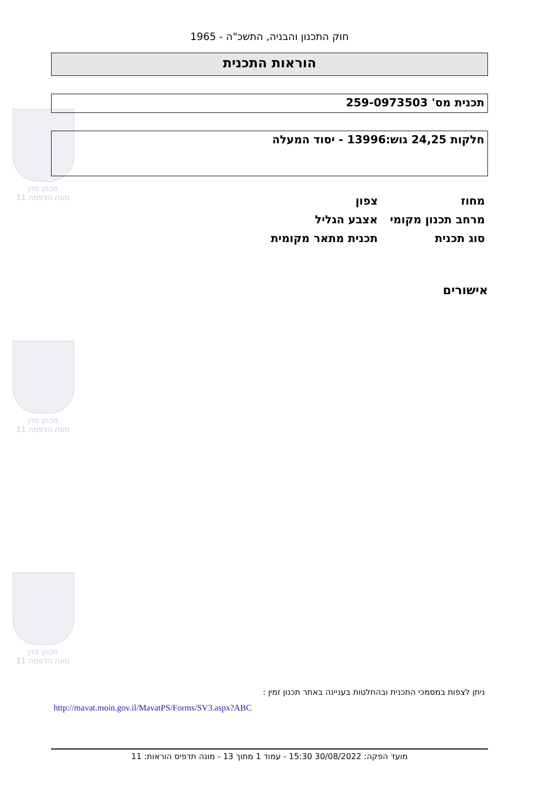תכנון זמין
מונה הדפסה 11
תכנון זמין
מונה הדפסה 11
תכנון זמין
מונה הדפסה 11
חוק התכנון והבניה, התשכ"ה - 1965
הוראות התכנית
תכנית מס' 259-0973503
חלקות 24,25 גוש:13996 - יסוד המעלה
| מחוז | צפון |
| מרחב תכנון מקומי | אצבע הגליל |
| סוג תכנית | תכנית מתאר מקומית |
אישורים
ניתן לצפות במסמכי התכנית ובהחלטות בעניינה באתר תכנון זמין :
http://mavat.moin.gov.il/MavatPS/Forms/SV3.aspx?ABC
מועד הפקה: 30/08/2022 15:30 - עמוד 1 מתוך 13 - מונה תדפיס הוראות: 11